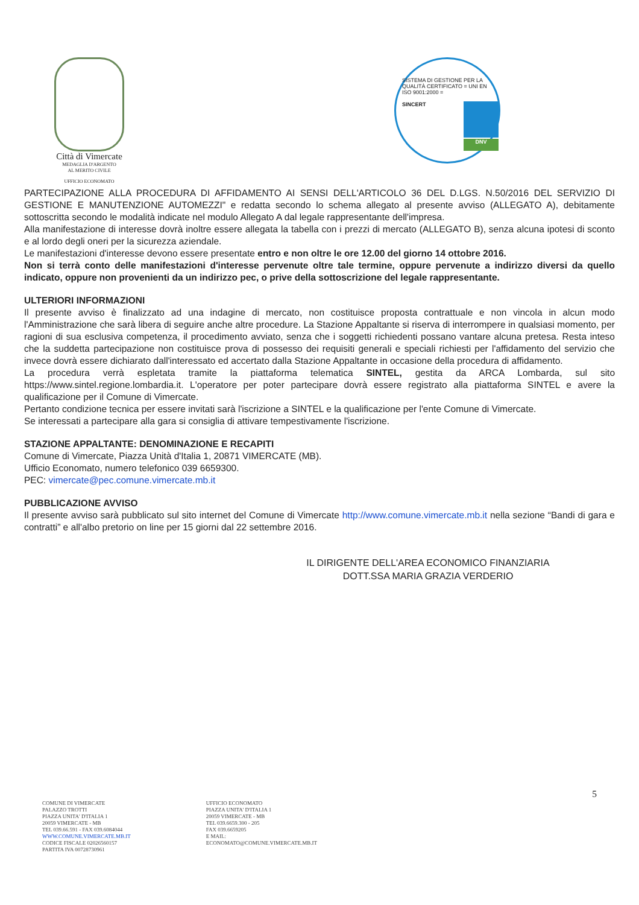Città di Vimercate
MEDAGLIA D'ARGENTO
AL MERITO CIVILE
UFFICIO ECONOMATO
SISTEMA DI GESTIONE PER LA QUALITÀ CERTIFICATO = UNI EN ISO 9001:2000 =
SINCERT
DNV
PARTECIPAZIONE ALLA PROCEDURA DI AFFIDAMENTO AI SENSI DELL'ARTICOLO 36 DEL D.LGS. N.50/2016 DEL SERVIZIO DI GESTIONE E MANUTENZIONE AUTOMEZZI" e redatta secondo lo schema allegato al presente avviso (ALLEGATO A), debitamente sottoscritta secondo le modalità indicate nel modulo Allegato A dal legale rappresentante dell'impresa.
Alla manifestazione di interesse dovrà inoltre essere allegata la tabella con i prezzi di mercato (ALLEGATO B), senza alcuna ipotesi di sconto e al lordo degli oneri per la sicurezza aziendale.
Le manifestazioni d'interesse devono essere presentate entro e non oltre le ore 12.00 del giorno 14 ottobre 2016.
Non si terrà conto delle manifestazioni d'interesse pervenute oltre tale termine, oppure pervenute a indirizzo diversi da quello indicato, oppure non provenienti da un indirizzo pec, o prive della sottoscrizione del legale rappresentante.
ULTERIORI INFORMAZIONI
Il presente avviso è finalizzato ad una indagine di mercato, non costituisce proposta contrattuale e non vincola in alcun modo l'Amministrazione che sarà libera di seguire anche altre procedure. La Stazione Appaltante si riserva di interrompere in qualsiasi momento, per ragioni di sua esclusiva competenza, il procedimento avviato, senza che i soggetti richiedenti possano vantare alcuna pretesa. Resta inteso che la suddetta partecipazione non costituisce prova di possesso dei requisiti generali e speciali richiesti per l'affidamento del servizio che invece dovrà essere dichiarato dall'interessato ed accertato dalla Stazione Appaltante in occasione della procedura di affidamento.
La procedura verrà espletata tramite la piattaforma telematica SINTEL, gestita da ARCA Lombarda, sul sito https://www.sintel.regione.lombardia.it. L'operatore per poter partecipare dovrà essere registrato alla piattaforma SINTEL e avere la qualificazione per il Comune di Vimercate.
Pertanto condizione tecnica per essere invitati sarà l'iscrizione a SINTEL e la qualificazione per l'ente Comune di Vimercate.
Se interessati a partecipare alla gara si consiglia di attivare tempestivamente l'iscrizione.
STAZIONE APPALTANTE: DENOMINAZIONE E RECAPITI
Comune di Vimercate, Piazza Unità d'Italia 1, 20871 VIMERCATE (MB).
Ufficio Economato, numero telefonico 039 6659300.
PEC: vimercate@pec.comune.vimercate.mb.it
PUBBLICAZIONE AVVISO
Il presente avviso sarà pubblicato sul sito internet del Comune di Vimercate http://www.comune.vimercate.mb.it nella sezione “Bandi di gara e contratti” e all'albo pretorio on line per 15 giorni dal 22 settembre 2016.
IL DIRIGENTE DELL'AREA ECONOMICO FINANZIARIA
DOTT.SSA MARIA GRAZIA VERDERIO
5
COMUNE DI VIMERCATE
PALAZZO TROTTI
PIAZZA UNITA' D'ITALIA 1
20059 VIMERCATE - MB
TEL 039.66.591 - FAX 039.6084044
WWW.COMUNE.VIMERCATE.MB.IT
CODICE FISCALE 02026560157
PARTITA IVA 00728730961
UFFICIO ECONOMATO
PIAZZA UNITA' D'ITALIA 1
20059 VIMERCATE - MB
TEL 039.6659.300 - 205
FAX 039.6659205
E MAIL:
ECONOMATO@COMUNE.VIMERCATE.MB.IT